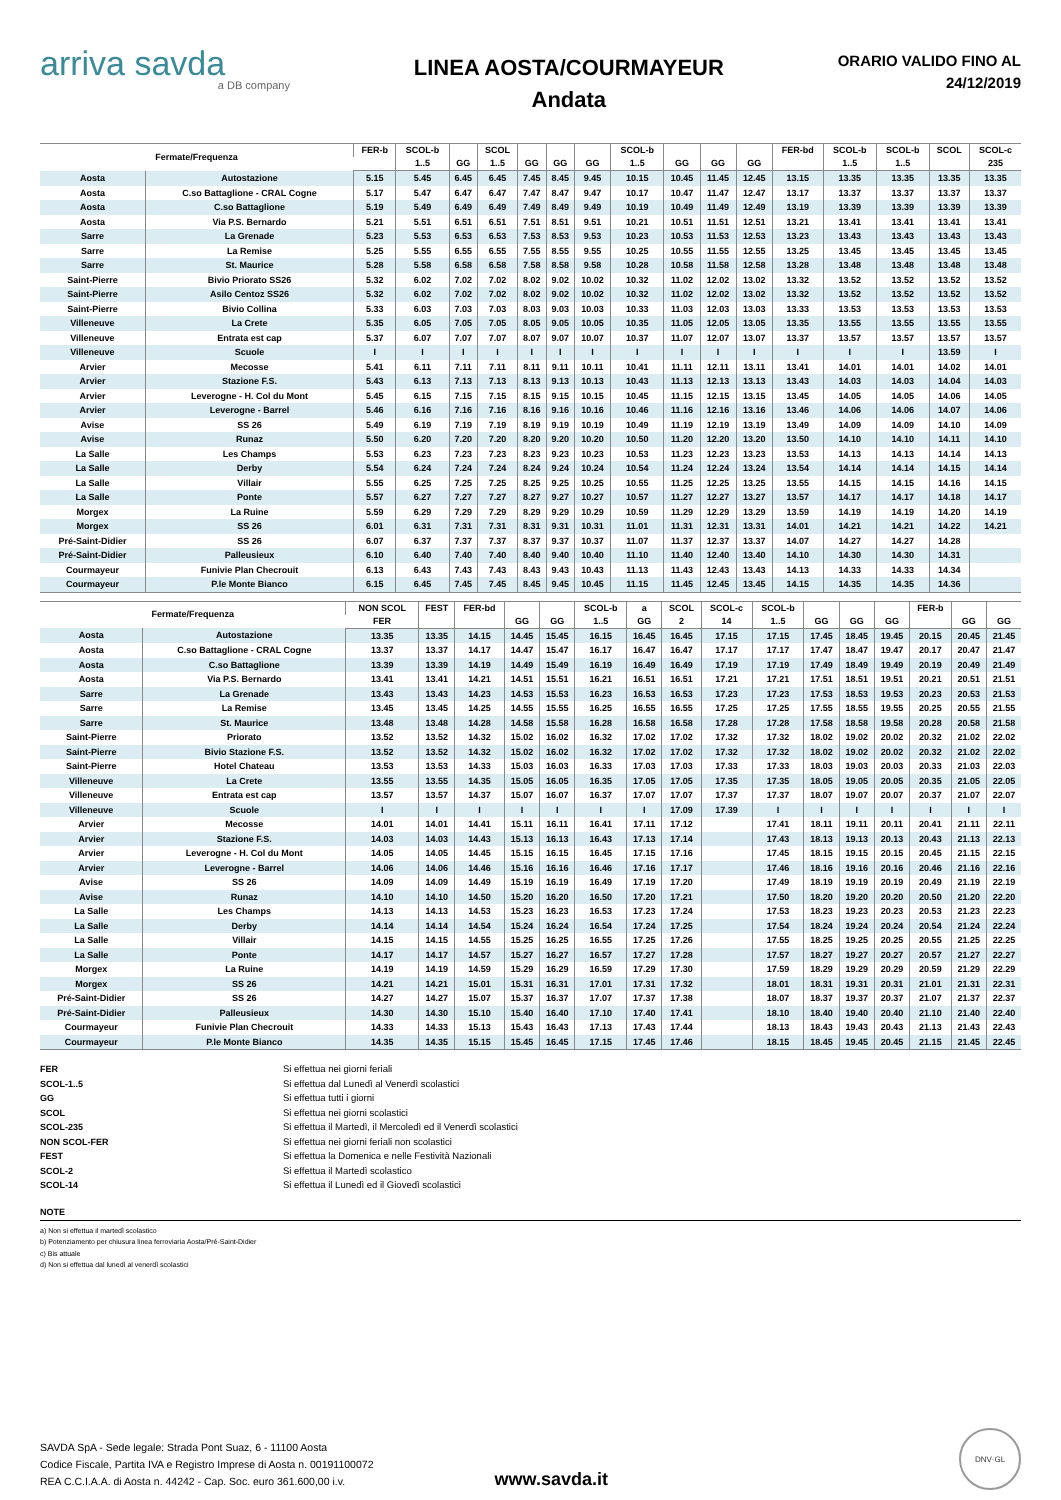arriva savda
a DB company
LINEA AOSTA/COURMAYEUR
Andata
ORARIO VALIDO FINO AL
24/12/2019
| Fermate/Frequenza | | FER-b | SCOL-b | | SCOL | | | | SCOL-b | | | | FER-bd | SCOL-b | SCOL-b | SCOL | SCOL-c |
| --- | --- | --- | --- | --- | --- | --- | --- | --- | --- | --- | --- | --- | --- | --- | --- | --- | --- |
| | | | 1..5 | GG | 1..5 | GG | GG | GG | 1..5 | GG | GG | GG | | 1..5 | 1..5 | | 235 |
| Aosta | Autostazione | 5.15 | 5.45 | 6.45 | 6.45 | 7.45 | 8.45 | 9.45 | 10.15 | 10.45 | 11.45 | 12.45 | 13.15 | 13.35 | 13.35 | 13.35 | 13.35 |
| Aosta | C.so Battaglione - CRAL Cogne | 5.17 | 5.47 | 6.47 | 6.47 | 7.47 | 8.47 | 9.47 | 10.17 | 10.47 | 11.47 | 12.47 | 13.17 | 13.37 | 13.37 | 13.37 | 13.37 |
| Aosta | C.so Battaglione | 5.19 | 5.49 | 6.49 | 6.49 | 7.49 | 8.49 | 9.49 | 10.19 | 10.49 | 11.49 | 12.49 | 13.19 | 13.39 | 13.39 | 13.39 | 13.39 |
| Aosta | Via P.S. Bernardo | 5.21 | 5.51 | 6.51 | 6.51 | 7.51 | 8.51 | 9.51 | 10.21 | 10.51 | 11.51 | 12.51 | 13.21 | 13.41 | 13.41 | 13.41 | 13.41 |
| Sarre | La Grenade | 5.23 | 5.53 | 6.53 | 6.53 | 7.53 | 8.53 | 9.53 | 10.23 | 10.53 | 11.53 | 12.53 | 13.23 | 13.43 | 13.43 | 13.43 | 13.43 |
| Sarre | La Remise | 5.25 | 5.55 | 6.55 | 6.55 | 7.55 | 8.55 | 9.55 | 10.25 | 10.55 | 11.55 | 12.55 | 13.25 | 13.45 | 13.45 | 13.45 | 13.45 |
| Sarre | St. Maurice | 5.28 | 5.58 | 6.58 | 6.58 | 7.58 | 8.58 | 9.58 | 10.28 | 10.58 | 11.58 | 12.58 | 13.28 | 13.48 | 13.48 | 13.48 | 13.48 |
| Saint-Pierre | Bivio Priorato SS26 | 5.32 | 6.02 | 7.02 | 7.02 | 8.02 | 9.02 | 10.02 | 10.32 | 11.02 | 12.02 | 13.02 | 13.32 | 13.52 | 13.52 | 13.52 | 13.52 |
| Saint-Pierre | Asilo Centoz SS26 | 5.32 | 6.02 | 7.02 | 7.02 | 8.02 | 9.02 | 10.02 | 10.32 | 11.02 | 12.02 | 13.02 | 13.32 | 13.52 | 13.52 | 13.52 | 13.52 |
| Saint-Pierre | Bivio Collina | 5.33 | 6.03 | 7.03 | 7.03 | 8.03 | 9.03 | 10.03 | 10.33 | 11.03 | 12.03 | 13.03 | 13.33 | 13.53 | 13.53 | 13.53 | 13.53 |
| Villeneuve | La Crete | 5.35 | 6.05 | 7.05 | 7.05 | 8.05 | 9.05 | 10.05 | 10.35 | 11.05 | 12.05 | 13.05 | 13.35 | 13.55 | 13.55 | 13.55 | 13.55 |
| Villeneuve | Entrata est cap | 5.37 | 6.07 | 7.07 | 7.07 | 8.07 | 9.07 | 10.07 | 10.37 | 11.07 | 12.07 | 13.07 | 13.37 | 13.57 | 13.57 | 13.57 | 13.57 |
| Villeneuve | Scuole | I | I | I | I | I | I | I | I | I | I | I | I | I | I | 13.59 | I |
| Arvier | Mecosse | 5.41 | 6.11 | 7.11 | 7.11 | 8.11 | 9.11 | 10.11 | 10.41 | 11.11 | 12.11 | 13.11 | 13.41 | 14.01 | 14.01 | 14.02 | 14.01 |
| Arvier | Stazione F.S. | 5.43 | 6.13 | 7.13 | 7.13 | 8.13 | 9.13 | 10.13 | 10.43 | 11.13 | 12.13 | 13.13 | 13.43 | 14.03 | 14.03 | 14.04 | 14.03 |
| Arvier | Leverogne - H. Col du Mont | 5.45 | 6.15 | 7.15 | 7.15 | 8.15 | 9.15 | 10.15 | 10.45 | 11.15 | 12.15 | 13.15 | 13.45 | 14.05 | 14.05 | 14.06 | 14.05 |
| Arvier | Leverogne - Barrel | 5.46 | 6.16 | 7.16 | 7.16 | 8.16 | 9.16 | 10.16 | 10.46 | 11.16 | 12.16 | 13.16 | 13.46 | 14.06 | 14.06 | 14.07 | 14.06 |
| Avise | SS 26 | 5.49 | 6.19 | 7.19 | 7.19 | 8.19 | 9.19 | 10.19 | 10.49 | 11.19 | 12.19 | 13.19 | 13.49 | 14.09 | 14.09 | 14.10 | 14.09 |
| Avise | Runaz | 5.50 | 6.20 | 7.20 | 7.20 | 8.20 | 9.20 | 10.20 | 10.50 | 11.20 | 12.20 | 13.20 | 13.50 | 14.10 | 14.10 | 14.11 | 14.10 |
| La Salle | Les Champs | 5.53 | 6.23 | 7.23 | 7.23 | 8.23 | 9.23 | 10.23 | 10.53 | 11.23 | 12.23 | 13.23 | 13.53 | 14.13 | 14.13 | 14.14 | 14.13 |
| La Salle | Derby | 5.54 | 6.24 | 7.24 | 7.24 | 8.24 | 9.24 | 10.24 | 10.54 | 11.24 | 12.24 | 13.24 | 13.54 | 14.14 | 14.14 | 14.15 | 14.14 |
| La Salle | Villair | 5.55 | 6.25 | 7.25 | 7.25 | 8.25 | 9.25 | 10.25 | 10.55 | 11.25 | 12.25 | 13.25 | 13.55 | 14.15 | 14.15 | 14.16 | 14.15 |
| La Salle | Ponte | 5.57 | 6.27 | 7.27 | 7.27 | 8.27 | 9.27 | 10.27 | 10.57 | 11.27 | 12.27 | 13.27 | 13.57 | 14.17 | 14.17 | 14.18 | 14.17 |
| Morgex | La Ruine | 5.59 | 6.29 | 7.29 | 7.29 | 8.29 | 9.29 | 10.29 | 10.59 | 11.29 | 12.29 | 13.29 | 13.59 | 14.19 | 14.19 | 14.20 | 14.19 |
| Morgex | SS 26 | 6.01 | 6.31 | 7.31 | 7.31 | 8.31 | 9.31 | 10.31 | 11.01 | 11.31 | 12.31 | 13.31 | 14.01 | 14.21 | 14.21 | 14.22 | 14.21 |
| Pré-Saint-Didier | SS 26 | 6.07 | 6.37 | 7.37 | 7.37 | 8.37 | 9.37 | 10.37 | 11.07 | 11.37 | 12.37 | 13.37 | 14.07 | 14.27 | 14.27 | 14.28 | |
| Pré-Saint-Didier | Palleusieux | 6.10 | 6.40 | 7.40 | 7.40 | 8.40 | 9.40 | 10.40 | 11.10 | 11.40 | 12.40 | 13.40 | 14.10 | 14.30 | 14.30 | 14.31 | |
| Courmayeur | Funivie Plan Checrouit | 6.13 | 6.43 | 7.43 | 7.43 | 8.43 | 9.43 | 10.43 | 11.13 | 11.43 | 12.43 | 13.43 | 14.13 | 14.33 | 14.33 | 14.34 | |
| Courmayeur | P.le Monte Bianco | 6.15 | 6.45 | 7.45 | 7.45 | 8.45 | 9.45 | 10.45 | 11.15 | 11.45 | 12.45 | 13.45 | 14.15 | 14.35 | 14.35 | 14.36 | |
| Fermate/Frequenza | | NON SCOL | FEST | FER-bd | | | SCOL-b | a | SCOL | SCOL-c | SCOL-b | | | | FER-b | | |
| --- | --- | --- | --- | --- | --- | --- | --- | --- | --- | --- | --- | --- | --- | --- | --- | --- | --- |
| | | FER | | | GG | GG | 1..5 | GG | 2 | 14 | 1..5 | GG | GG | GG | | GG | GG |
| Aosta | Autostazione | 13.35 | 13.35 | 14.15 | 14.45 | 15.45 | 16.15 | 16.45 | 16.45 | 17.15 | 17.15 | 17.45 | 18.45 | 19.45 | 20.15 | 20.45 | 21.45 |
| Aosta | C.so Battaglione - CRAL Cogne | 13.37 | 13.37 | 14.17 | 14.47 | 15.47 | 16.17 | 16.47 | 16.47 | 17.17 | 17.17 | 17.47 | 18.47 | 19.47 | 20.17 | 20.47 | 21.47 |
| Aosta | C.so Battaglione | 13.39 | 13.39 | 14.19 | 14.49 | 15.49 | 16.19 | 16.49 | 16.49 | 17.19 | 17.19 | 17.49 | 18.49 | 19.49 | 20.19 | 20.49 | 21.49 |
| Aosta | Via P.S. Bernardo | 13.41 | 13.41 | 14.21 | 14.51 | 15.51 | 16.21 | 16.51 | 16.51 | 17.21 | 17.21 | 17.51 | 18.51 | 19.51 | 20.21 | 20.51 | 21.51 |
| Sarre | La Grenade | 13.43 | 13.43 | 14.23 | 14.53 | 15.53 | 16.23 | 16.53 | 16.53 | 17.23 | 17.23 | 17.53 | 18.53 | 19.53 | 20.23 | 20.53 | 21.53 |
| Sarre | La Remise | 13.45 | 13.45 | 14.25 | 14.55 | 15.55 | 16.25 | 16.55 | 16.55 | 17.25 | 17.25 | 17.55 | 18.55 | 19.55 | 20.25 | 20.55 | 21.55 |
| Sarre | St. Maurice | 13.48 | 13.48 | 14.28 | 14.58 | 15.58 | 16.28 | 16.58 | 16.58 | 17.28 | 17.28 | 17.58 | 18.58 | 19.58 | 20.28 | 20.58 | 21.58 |
| Saint-Pierre | Priorato | 13.52 | 13.52 | 14.32 | 15.02 | 16.02 | 16.32 | 17.02 | 17.02 | 17.32 | 17.32 | 18.02 | 19.02 | 20.02 | 20.32 | 21.02 | 22.02 |
| Saint-Pierre | Bivio Stazione F.S. | 13.52 | 13.52 | 14.32 | 15.02 | 16.02 | 16.32 | 17.02 | 17.02 | 17.32 | 17.32 | 18.02 | 19.02 | 20.02 | 20.32 | 21.02 | 22.02 |
| Saint-Pierre | Hotel Chateau | 13.53 | 13.53 | 14.33 | 15.03 | 16.03 | 16.33 | 17.03 | 17.03 | 17.33 | 17.33 | 18.03 | 19.03 | 20.03 | 20.33 | 21.03 | 22.03 |
| Villeneuve | La Crete | 13.55 | 13.55 | 14.35 | 15.05 | 16.05 | 16.35 | 17.05 | 17.05 | 17.35 | 17.35 | 18.05 | 19.05 | 20.05 | 20.35 | 21.05 | 22.05 |
| Villeneuve | Entrata est cap | 13.57 | 13.57 | 14.37 | 15.07 | 16.07 | 16.37 | 17.07 | 17.07 | 17.37 | 17.37 | 18.07 | 19.07 | 20.07 | 20.37 | 21.07 | 22.07 |
| Villeneuve | Scuole | I | I | I | I | I | I | I | 17.09 | 17.39 | I | I | I | I | I | I | I |
| Arvier | Mecosse | 14.01 | 14.01 | 14.41 | 15.11 | 16.11 | 16.41 | 17.11 | 17.12 | | 17.41 | 18.11 | 19.11 | 20.11 | 20.41 | 21.11 | 22.11 |
| Arvier | Stazione F.S. | 14.03 | 14.03 | 14.43 | 15.13 | 16.13 | 16.43 | 17.13 | 17.14 | | 17.43 | 18.13 | 19.13 | 20.13 | 20.43 | 21.13 | 22.13 |
| Arvier | Leverogne - H. Col du Mont | 14.05 | 14.05 | 14.45 | 15.15 | 16.15 | 16.45 | 17.15 | 17.16 | | 17.45 | 18.15 | 19.15 | 20.15 | 20.45 | 21.15 | 22.15 |
| Arvier | Leverogne - Barrel | 14.06 | 14.06 | 14.46 | 15.16 | 16.16 | 16.46 | 17.16 | 17.17 | | 17.46 | 18.16 | 19.16 | 20.16 | 20.46 | 21.16 | 22.16 |
| Avise | SS 26 | 14.09 | 14.09 | 14.49 | 15.19 | 16.19 | 16.49 | 17.19 | 17.20 | | 17.49 | 18.19 | 19.19 | 20.19 | 20.49 | 21.19 | 22.19 |
| Avise | Runaz | 14.10 | 14.10 | 14.50 | 15.20 | 16.20 | 16.50 | 17.20 | 17.21 | | 17.50 | 18.20 | 19.20 | 20.20 | 20.50 | 21.20 | 22.20 |
| La Salle | Les Champs | 14.13 | 14.13 | 14.53 | 15.23 | 16.23 | 16.53 | 17.23 | 17.24 | | 17.53 | 18.23 | 19.23 | 20.23 | 20.53 | 21.23 | 22.23 |
| La Salle | Derby | 14.14 | 14.14 | 14.54 | 15.24 | 16.24 | 16.54 | 17.24 | 17.25 | | 17.54 | 18.24 | 19.24 | 20.24 | 20.54 | 21.24 | 22.24 |
| La Salle | Villair | 14.15 | 14.15 | 14.55 | 15.25 | 16.25 | 16.55 | 17.25 | 17.26 | | 17.55 | 18.25 | 19.25 | 20.25 | 20.55 | 21.25 | 22.25 |
| La Salle | Ponte | 14.17 | 14.17 | 14.57 | 15.27 | 16.27 | 16.57 | 17.27 | 17.28 | | 17.57 | 18.27 | 19.27 | 20.27 | 20.57 | 21.27 | 22.27 |
| Morgex | La Ruine | 14.19 | 14.19 | 14.59 | 15.29 | 16.29 | 16.59 | 17.29 | 17.30 | | 17.59 | 18.29 | 19.29 | 20.29 | 20.59 | 21.29 | 22.29 |
| Morgex | SS 26 | 14.21 | 14.21 | 15.01 | 15.31 | 16.31 | 17.01 | 17.31 | 17.32 | | 18.01 | 18.31 | 19.31 | 20.31 | 21.01 | 21.31 | 22.31 |
| Pré-Saint-Didier | SS 26 | 14.27 | 14.27 | 15.07 | 15.37 | 16.37 | 17.07 | 17.37 | 17.38 | | 18.07 | 18.37 | 19.37 | 20.37 | 21.07 | 21.37 | 22.37 |
| Pré-Saint-Didier | Palleusieux | 14.30 | 14.30 | 15.10 | 15.40 | 16.40 | 17.10 | 17.40 | 17.41 | | 18.10 | 18.40 | 19.40 | 20.40 | 21.10 | 21.40 | 22.40 |
| Courmayeur | Funivie Plan Checrouit | 14.33 | 14.33 | 15.13 | 15.43 | 16.43 | 17.13 | 17.43 | 17.44 | | 18.13 | 18.43 | 19.43 | 20.43 | 21.13 | 21.43 | 22.43 |
| Courmayeur | P.le Monte Bianco | 14.35 | 14.35 | 15.15 | 15.45 | 16.45 | 17.15 | 17.45 | 17.46 | | 18.15 | 18.45 | 19.45 | 20.45 | 21.15 | 21.45 | 22.45 |
FER Si effettua nei giorni feriali SCOL-1..5 Si effettua dal Lunedì al Venerdì scolastici GG Si effettua tutti i giorni SCOL Si effettua nei giorni scolastici SCOL-235 Si effettua il Martedì, il Mercoledì ed il Venerdì scolastici NON SCOL-FER Si effettua nei giorni feriali non scolastici FEST Si effettua la Domenica e nelle Festività Nazionali SCOL-2 Si effettua il Martedì scolastico SCOL-14 Si effettua il Lunedì ed il Giovedì scolastici
NOTE
a) Non si effettua il martedì scolastico
b) Potenziamento per chiusura linea ferroviaria Aosta/Pré-Saint-Didier
c) Bis attuale
d) Non si effettua dal lunedì al venerdì scolastici
SAVDA SpA - Sede legale: Strada Pont Suaz, 6 - 11100 Aosta
Codice Fiscale, Partita IVA e Registro Imprese di Aosta n. 00191100072
REA C.C.I.A.A. di Aosta n. 44242 - Cap. Soc. euro 361.600,00 i.v.
www.savda.it
DNV·GL